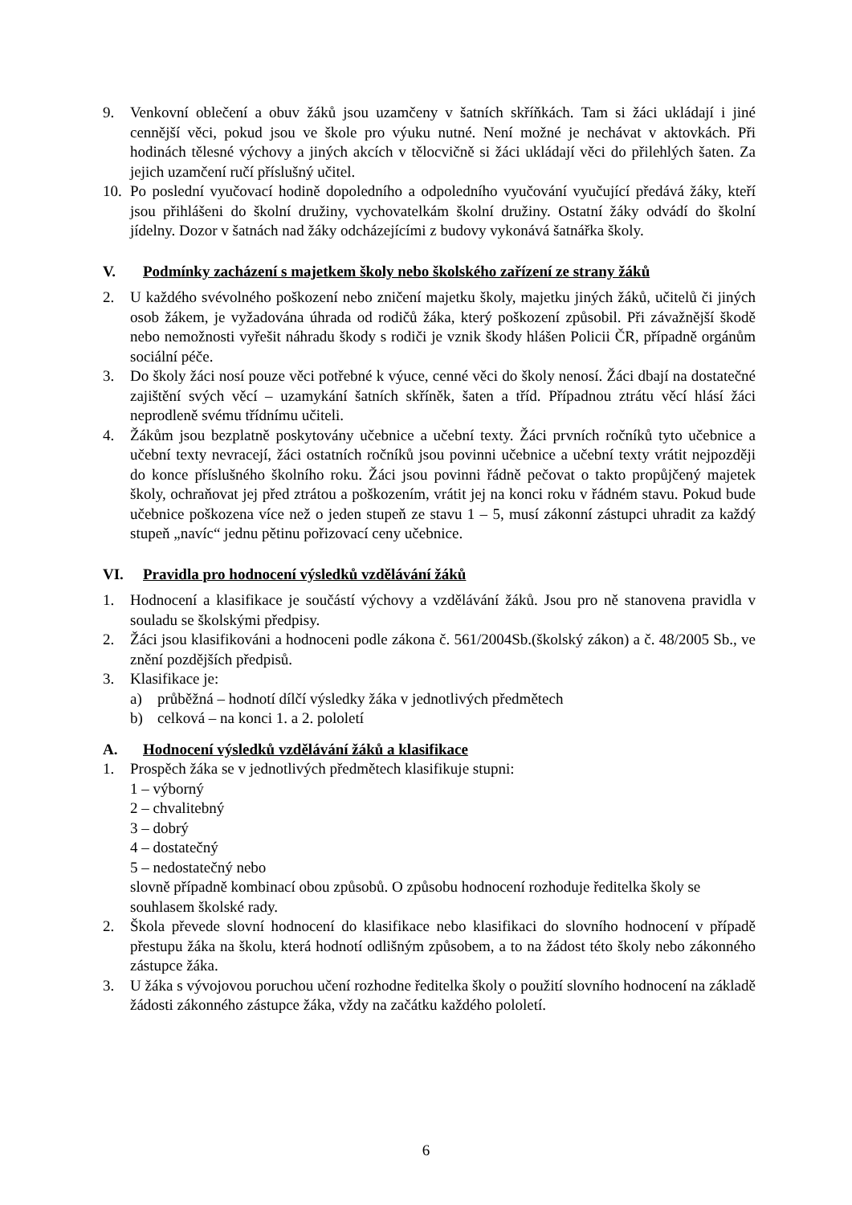9. Venkovní oblečení a obuv žáků jsou uzamčeny v šatních skříňkách. Tam si žáci ukládají i jiné cennější věci, pokud jsou ve škole pro výuku nutné. Není možné je nechávat v aktovkách. Při hodinách tělesné výchovy a jiných akcích v tělocvičně si žáci ukládají věci do přilehlých šaten. Za jejich uzamčení ručí příslušný učitel.
10. Po poslední vyučovací hodině dopoledního a odpoledního vyučování vyučující předává žáky, kteří jsou přihlášeni do školní družiny, vychovatelkám školní družiny. Ostatní žáky odvádí do školní jídelny. Dozor v šatnách nad žáky odcházejícími z budovy vykonává šatnářka školy.
V. Podmínky zacházení s majetkem školy nebo školského zařízení ze strany žáků
2. U každého svévolného poškození nebo zničení majetku školy, majetku jiných žáků, učitelů či jiných osob žákem, je vyžadována úhrada od rodičů žáka, který poškození způsobil. Při závažnější škodě nebo nemožnosti vyřešit náhradu škody s rodiči je vznik škody hlášen Policii ČR, případně orgánům sociální péče.
3. Do školy žáci nosí pouze věci potřebné k výuce, cenné věci do školy nenosí. Žáci dbají na dostatečné zajištění svých věcí – uzamykání šatních skříněk, šaten a tříd. Případnou ztrátu věcí hlásí žáci neprodleně svému třídnímu učiteli.
4. Žákům jsou bezplatně poskytovány učebnice a učební texty. Žáci prvních ročníků tyto učebnice a učební texty nevracejí, žáci ostatních ročníků jsou povinni učebnice a učební texty vrátit nejpozději do konce příslušného školního roku. Žáci jsou povinni řádně pečovat o takto propůjčený majetek školy, ochraňovat jej před ztrátou a poškozením, vrátit jej na konci roku v řádném stavu. Pokud bude učebnice poškozena více než o jeden stupeň ze stavu 1 – 5, musí zákonní zástupci uhradit za každý stupeň „navíc“ jednu pětinu pořizovací ceny učebnice.
VI. Pravidla pro hodnocení výsledků vzdělávání žáků
1. Hodnocení a klasifikace je součástí výchovy a vzdělávání žáků. Jsou pro ně stanovena pravidla v souladu se školskými předpisy.
2. Žáci jsou klasifikováni a hodnoceni podle zákona č. 561/2004Sb.(školský zákon) a č. 48/2005 Sb., ve znění pozdějších předpisů.
3. Klasifikace je:
a) průběžná – hodnotí dílčí výsledky žáka v jednotlivých předmětech
b) celková – na konci 1. a 2. pololetí
A. Hodnocení výsledků vzdělávání žáků a klasifikace
1. Prospěch žáka se v jednotlivých předmětech klasifikuje stupni:
1 – výborný
2 – chvalitebný
3 – dobrý
4 – dostatečný
5 – nedostatečný nebo
slovně případně kombinací obou způsobů. O způsobu hodnocení rozhoduje ředitelka školy se souhlasem školské rady.
2. Škola převede slovní hodnocení do klasifikace nebo klasifikaci do slovního hodnocení v případě přestupu žáka na školu, která hodnotí odlišným způsobem, a to na žádost této školy nebo zákonného zástupce žáka.
3. U žáka s vývojovou poruchou učení rozhodne ředitelka školy o použití slovního hodnocení na základě žádosti zákonného zástupce žáka, vždy na začátku každého pololetí.
6